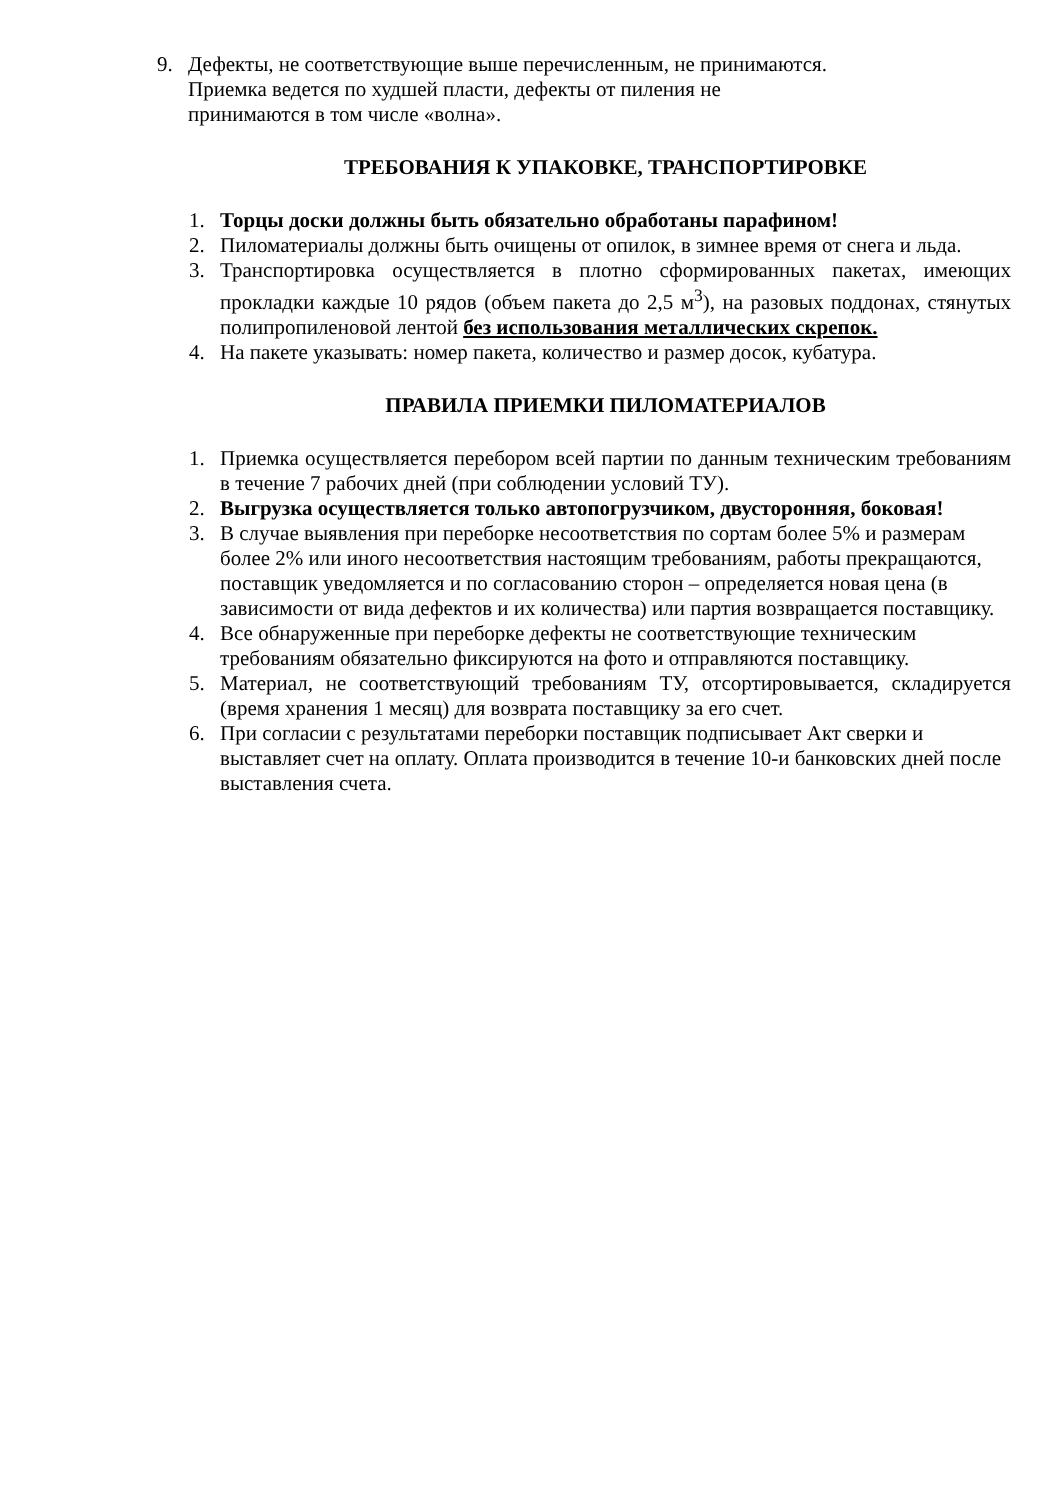9. Дефекты, не соответствующие выше перечисленным, не принимаются. Приемка ведется по худшей пласти, дефекты от пиления не принимаются в том числе «волна».
ТРЕБОВАНИЯ К УПАКОВКЕ, ТРАНСПОРТИРОВКЕ
1. Торцы доски должны быть обязательно обработаны парафином!
2. Пиломатериалы должны быть очищены от опилок, в зимнее время от снега и льда.
3. Транспортировка осуществляется в плотно сформированных пакетах, имеющих прокладки каждые 10 рядов (объем пакета до 2,5 м<sup>3</sup>), на разовых поддонах, стянутых полипропиленовой лентой без использования металлических скрепок.
4. На пакете указывать: номер пакета, количество и размер досок, кубатура.
ПРАВИЛА ПРИЕМКИ ПИЛОМАТЕРИАЛОВ
1. Приемка осуществляется перебором всей партии по данным техническим требованиям в течение 7 рабочих дней (при соблюдении условий ТУ).
2. Выгрузка осуществляется только автопогрузчиком, двусторонняя, боковая!
3. В случае выявления при переборке несоответствия по сортам более 5% и размерам более 2% или иного несоответствия настоящим требованиям, работы прекращаются, поставщик уведомляется и по согласованию сторон – определяется новая цена (в зависимости от вида дефектов и их количества) или партия возвращается поставщику.
4. Все обнаруженные при переборке дефекты не соответствующие техническим требованиям обязательно фиксируются на фото и отправляются поставщику.
5. Материал, не соответствующий требованиям ТУ, отсортировывается, складируется (время хранения 1 месяц) для возврата поставщику за его счет.
6. При согласии с результатами переборки поставщик подписывает Акт сверки и выставляет счет на оплату. Оплата производится в течение 10-и банковских дней после выставления счета.